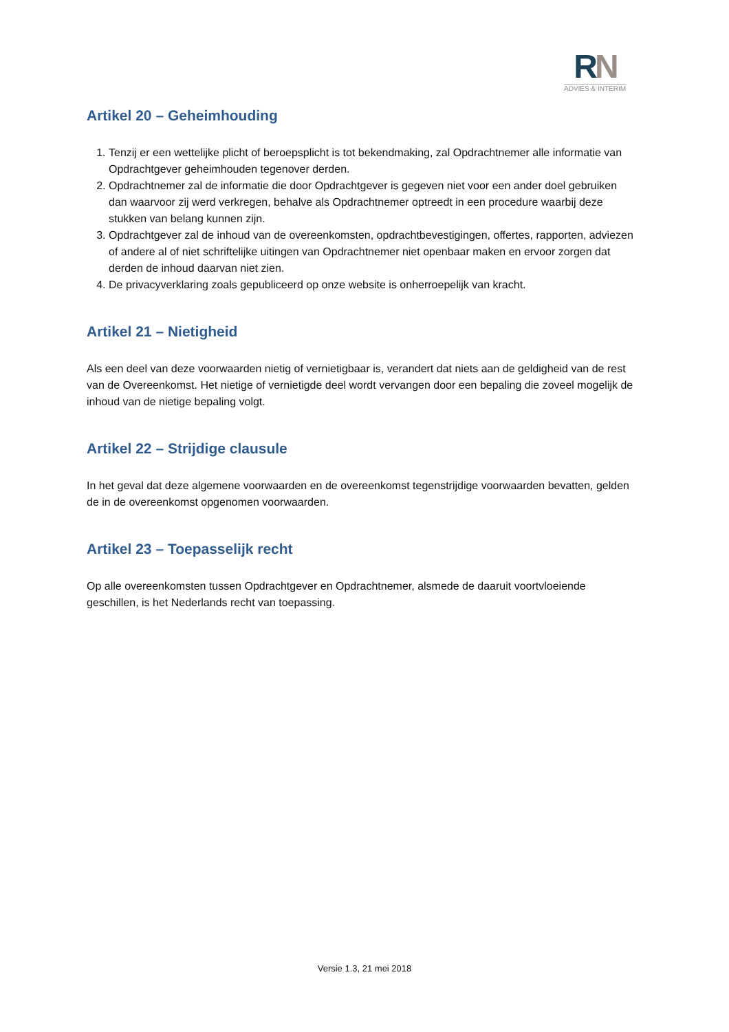RN
ADVIES & INTERIM
Artikel 20 – Geheimhouding
1. Tenzij er een wettelijke plicht of beroepsplicht is tot bekendmaking, zal Opdrachtnemer alle informatie van Opdrachtgever geheimhouden tegenover derden.
2. Opdrachtnemer zal de informatie die door Opdrachtgever is gegeven niet voor een ander doel gebruiken dan waarvoor zij werd verkregen, behalve als Opdrachtnemer optreedt in een procedure waarbij deze stukken van belang kunnen zijn.
3. Opdrachtgever zal de inhoud van de overeenkomsten, opdrachtbevestigingen, offertes, rapporten, adviezen of andere al of niet schriftelijke uitingen van Opdrachtnemer niet openbaar maken en ervoor zorgen dat derden de inhoud daarvan niet zien.
4. De privacyverklaring zoals gepubliceerd op onze website is onherroepelijk van kracht.
Artikel 21 – Nietigheid
Als een deel van deze voorwaarden nietig of vernietigbaar is, verandert dat niets aan de geldigheid van de rest van de Overeenkomst. Het nietige of vernietigde deel wordt vervangen door een bepaling die zoveel mogelijk de inhoud van de nietige bepaling volgt.
Artikel 22 – Strijdige clausule
In het geval dat deze algemene voorwaarden en de overeenkomst tegenstrijdige voorwaarden bevatten, gelden de in de overeenkomst opgenomen voorwaarden.
Artikel 23 – Toepasselijk recht
Op alle overeenkomsten tussen Opdrachtgever en Opdrachtnemer, alsmede de daaruit voortvloeiende geschillen, is het Nederlands recht van toepassing.
Versie 1.3, 21 mei 2018